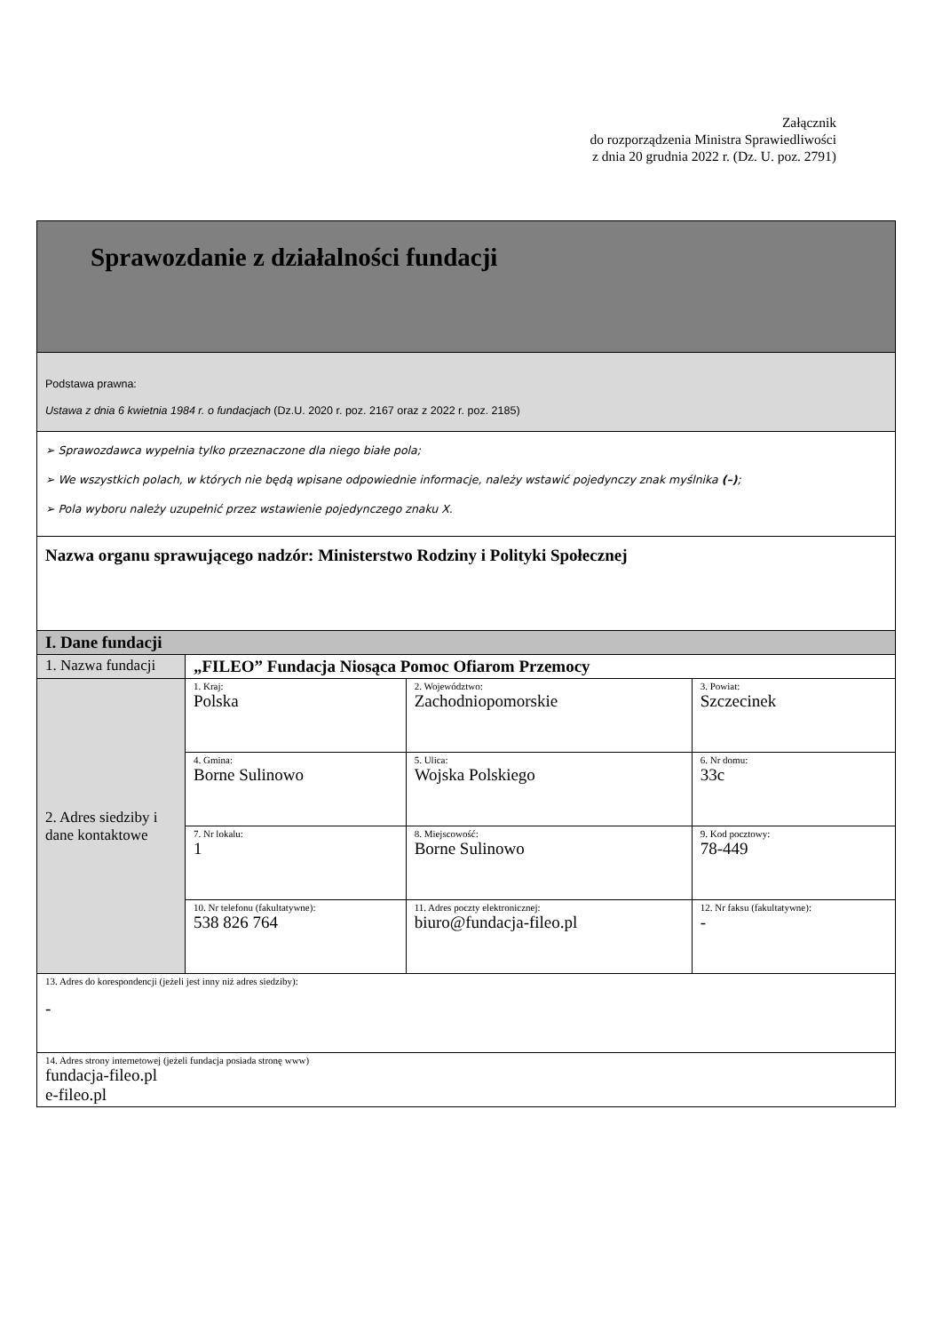Załącznik
do rozporządzenia Ministra Sprawiedliwości
z dnia 20 grudnia 2022 r. (Dz. U. poz. 2791)
| Sprawozdanie z działalności fundacji | | | |
| Podstawa prawna: Ustawa z dnia 6 kwietnia 1984 r. o fundacjach (Dz.U. 2020 r. poz. 2167 oraz z 2022 r. poz. 2185) | | | |
| ➢ Sprawozdawca wypełnia tylko przeznaczone dla niego białe pola; ➢ We wszystkich polach, w których nie będą wpisane odpowiednie informacje, należy wstawić pojedynczy znak myślnika (–) ; ➢ Pola wyboru należy uzupełnić przez wstawienie pojedynczego znaku X. | | | |
| Nazwa organu sprawującego nadzór: Ministerstwo Rodziny i Polityki Społecznej | | | |
| I. Dane fundacji | | | |
| 1. Nazwa fundacji | „FILEO” Fundacja Niosąca Pomoc Ofiarom Przemocy | | |
| 2. Adres siedziby i dane kontaktowe | 1. Kraj: Polska | 2. Województwo: Zachodniopomorskie | 3. Powiat: Szczecinek |
| | 4. Gmina: Borne Sulinowo | 5. Ulica: Wojska Polskiego | 6. Nr domu: 33c |
| | 7. Nr lokalu: 1 | 8. Miejscowość: Borne Sulinowo | 9. Kod pocztowy: 78-449 |
| | 10. Nr telefonu (fakultatywne): 538 826 764 | 11. Adres poczty elektronicznej: biuro@fundacja-fileo.pl | 12. Nr faksu (fakultatywne): - |
| 13. Adres do korespondencji (jeżeli jest inny niż adres siedziby): - | | | |
| 14. Adres strony internetowej (jeżeli fundacja posiada stronę www) fundacja-fileo.pl e-fileo.pl | | | |